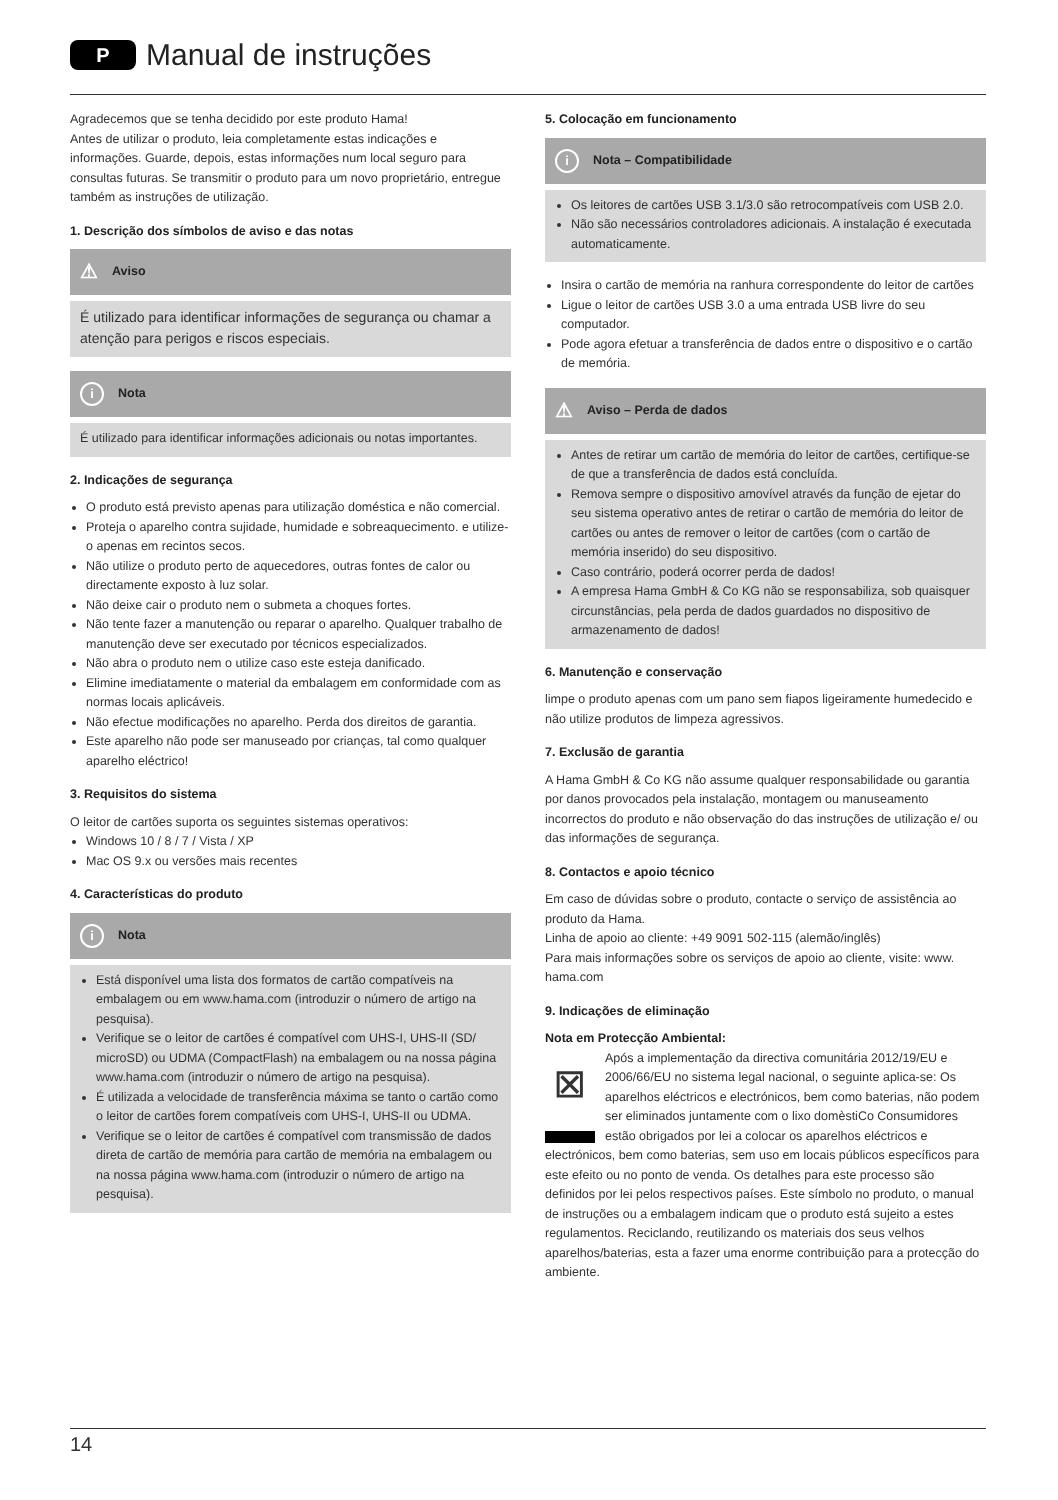P Manual de instruções
Agradecemos que se tenha decidido por este produto Hama!
Antes de utilizar o produto, leia completamente estas indicações e informações. Guarde, depois, estas informações num local seguro para consultas futuras. Se transmitir o produto para um novo proprietário, entregue também as instruções de utilização.
1. Descrição dos símbolos de aviso e das notas
⚠ Aviso
É utilizado para identificar informações de segurança ou chamar a atenção para perigos e riscos especiais.
i Nota
É utilizado para identificar informações adicionais ou notas importantes.
2. Indicações de segurança
O produto está previsto apenas para utilização doméstica e não comercial.
Proteja o aparelho contra sujidade, humidade e sobreaquecimento. e utilize-o apenas em recintos secos.
Não utilize o produto perto de aquecedores, outras fontes de calor ou directamente exposto à luz solar.
Não deixe cair o produto nem o submeta a choques fortes.
Não tente fazer a manutenção ou reparar o aparelho. Qualquer trabalho de manutenção deve ser executado por técnicos especializados.
Não abra o produto nem o utilize caso este esteja danificado.
Elimine imediatamente o material da embalagem em conformidade com as normas locais aplicáveis.
Não efectue modificações no aparelho. Perda dos direitos de garantia.
Este aparelho não pode ser manuseado por crianças, tal como qualquer aparelho eléctrico!
3. Requisitos do sistema
O leitor de cartões suporta os seguintes sistemas operativos:
Windows 10 / 8 / 7 / Vista / XP
Mac OS 9.x ou versões mais recentes
4. Características do produto
i Nota
Está disponível uma lista dos formatos de cartão compatíveis na embalagem ou em www.hama.com (introduzir o número de artigo na pesquisa).
Verifique se o leitor de cartões é compatível com UHS-I, UHS-II (SD/ microSD) ou UDMA (CompactFlash) na embalagem ou na nossa página www.hama.com (introduzir o número de artigo na pesquisa).
É utilizada a velocidade de transferência máxima se tanto o cartão como o leitor de cartões forem compatíveis com UHS-I, UHS-II ou UDMA.
Verifique se o leitor de cartões é compatível com transmissão de dados direta de cartão de memória para cartão de memória na embalagem ou na nossa página www.hama.com (introduzir o número de artigo na pesquisa).
5. Colocação em funcionamento
i Nota – Compatibilidade
Os leitores de cartões USB 3.1/3.0 são retrocompatíveis com USB 2.0.
Não são necessários controladores adicionais. A instalação é executada automaticamente.
Insira o cartão de memória na ranhura correspondente do leitor de cartões
Ligue o leitor de cartões USB 3.0 a uma entrada USB livre do seu computador.
Pode agora efetuar a transferência de dados entre o dispositivo e o cartão de memória.
⚠ Aviso – Perda de dados
Antes de retirar um cartão de memória do leitor de cartões, certifique-se de que a transferência de dados está concluída.
Remova sempre o dispositivo amovível através da função de ejetar do seu sistema operativo antes de retirar o cartão de memória do leitor de cartões ou antes de remover o leitor de cartões (com o cartão de memória inserido) do seu dispositivo.
Caso contrário, poderá ocorrer perda de dados!
A empresa Hama GmbH & Co KG não se responsabiliza, sob quaisquer circunstâncias, pela perda de dados guardados no dispositivo de armazenamento de dados!
6. Manutenção e conservação
limpe o produto apenas com um pano sem fiapos ligeiramente humedecido e não utilize produtos de limpeza agressivos.
7. Exclusão de garantia
A Hama GmbH & Co KG não assume qualquer responsabilidade ou garantia por danos provocados pela instalação, montagem ou manuseamento incorrectos do produto e não observação do das instruções de utilização e/ ou das informações de segurança.
8. Contactos e apoio técnico
Em caso de dúvidas sobre o produto, contacte o serviço de assistência ao produto da Hama.
Linha de apoio ao cliente: +49 9091 502-115 (alemão/inglês)
Para mais informações sobre os serviços de apoio ao cliente, visite: www. hama.com
9. Indicações de eliminação
Nota em Protecção Ambiental:
⊠ Após a implementação da directiva comunitária 2012/19/EU e 2006/66/EU no sistema legal nacional, o seguinte aplica-se: Os aparelhos eléctricos e electrónicos, bem como baterias, não podem ser eliminados juntamente com o lixo domèstiCo Consumidores estão obrigados por lei a colocar os aparelhos eléctricos e electrónicos, bem como baterias, sem uso em locais públicos específicos para este efeito ou no ponto de venda. Os detalhes para este processo são definidos por lei pelos respectivos países. Este símbolo no produto, o manual de instruções ou a embalagem indicam que o produto está sujeito a estes regulamentos. Reciclando, reutilizando os materiais dos seus velhos aparelhos/baterias, esta a fazer uma enorme contribuição para a protecção do ambiente.
14